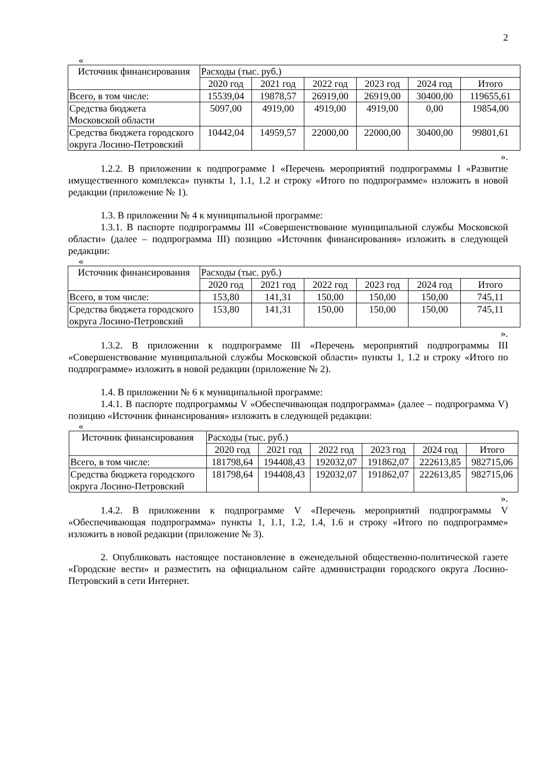2
«
| Источник финансирования | Расходы (тыс. руб.) | | | | | |
| | 2020 год | 2021 год | 2022 год | 2023 год | 2024 год | Итого |
| Всего, в том числе: | 15539,04 | 19878,57 | 26919,00 | 26919,00 | 30400,00 | 119655,61 |
| Средства бюджета Московской области | 5097,00 | 4919,00 | 4919,00 | 4919,00 | 0,00 | 19854,00 |
| Средства бюджета городского округа Лосино-Петровский | 10442,04 | 14959,57 | 22000,00 | 22000,00 | 30400,00 | 99801,61 |
».
1.2.2. В приложении к подпрограмме I «Перечень мероприятий подпрограммы I «Развитие имущественного комплекса» пункты 1, 1.1, 1.2 и строку «Итого по подпрограмме» изложить в новой редакции (приложение № 1).
1.3. В приложении № 4 к муниципальной программе:
1.3.1. В паспорте подпрограммы III «Совершенствование муниципальной службы Московской области» (далее – подпрограмма III) позицию «Источник финансирования» изложить в следующей редакции:
«
| Источник финансирования | Расходы (тыс. руб.) | | | | | |
| | 2020 год | 2021 год | 2022 год | 2023 год | 2024 год | Итого |
| Всего, в том числе: | 153,80 | 141,31 | 150,00 | 150,00 | 150,00 | 745,11 |
| Средства бюджета городского округа Лосино-Петровский | 153,80 | 141,31 | 150,00 | 150,00 | 150,00 | 745,11 |
».
1.3.2. В приложении к подпрограмме III «Перечень мероприятий подпрограммы III «Совершенствование муниципальной службы Московской области» пункты 1, 1.2 и строку «Итого по подпрограмме» изложить в новой редакции (приложение № 2).
1.4. В приложении № 6 к муниципальной программе:
1.4.1. В паспорте подпрограммы V «Обеспечивающая подпрограмма» (далее – подпрограмма V) позицию «Источник финансирования» изложить в следующей редакции:
«
| Источник финансирования | Расходы (тыс. руб.) | | | | | |
| | 2020 год | 2021 год | 2022 год | 2023 год | 2024 год | Итого |
| Всего, в том числе: | 181798,64 | 194408,43 | 192032,07 | 191862,07 | 222613,85 | 982715,06 |
| Средства бюджета городского округа Лосино-Петровский | 181798,64 | 194408,43 | 192032,07 | 191862,07 | 222613,85 | 982715,06 |
».
1.4.2. В приложении к подпрограмме V «Перечень мероприятий подпрограммы V «Обеспечивающая подпрограмма» пункты 1, 1.1, 1.2, 1.4, 1.6 и строку «Итого по подпрограмме» изложить в новой редакции (приложение № 3).
2. Опубликовать настоящее постановление в еженедельной общественно-политической газете «Городские вести» и разместить на официальном сайте администрации городского округа Лосино-Петровский в сети Интернет.